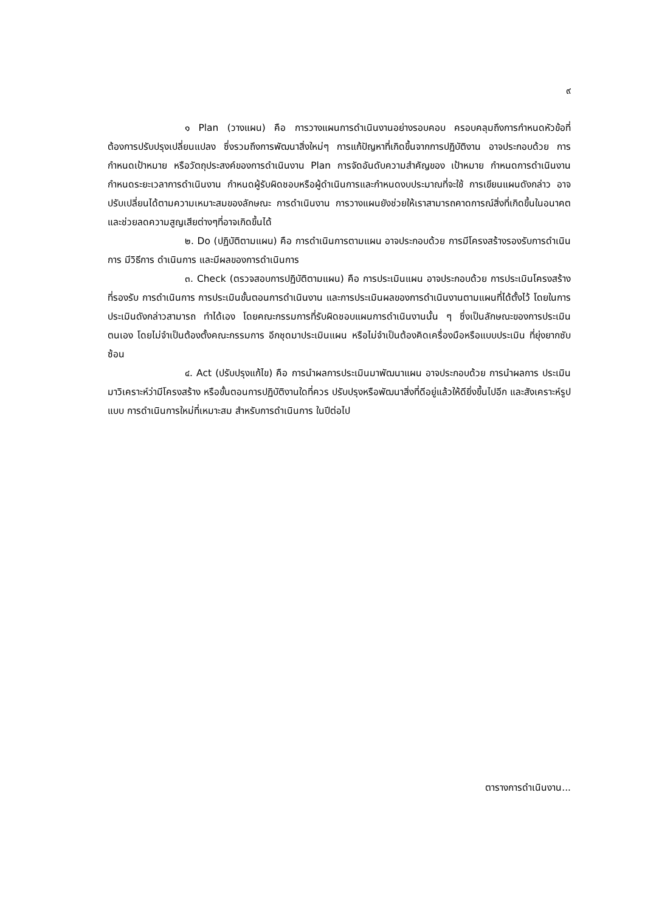๙
๑ Plan (วางแผน) คือ การวางแผนการดำเนินงานอย่างรอบคอบ ครอบคลุมถึงการกำหนดหัวข้อที่ต้องการปรับปรุงเปลี่ยนแปลง ซึ่งรวมถึงการพัฒนาสิ่งใหม่ๆ การแก้ปัญหาที่เกิดขึ้นจากการปฏิบัติงาน อาจประกอบด้วย การกำหนดเป้าหมาย หรือวัตถุประสงค์ของการดำเนินงาน Plan การจัดอันดับความสำคัญของ เป้าหมาย กำหนดการดำเนินงาน กำหนดระยะเวลาการดำเนินงาน กำหนดผู้รับผิดชอบหรือผู้ดำเนินการและกำหนดงบประมาณที่จะใช้ การเขียนแผนดังกล่าว อาจปรับเปลี่ยนได้ตามความเหมาะสมของลักษณะ การดำเนินงาน การวางแผนยังช่วยให้เราสามารถคาดการณ์สิ่งที่เกิดขึ้นในอนาคต และช่วยลดความสูญเสียต่างๆที่อาจเกิดขึ้นได้
๒. Do (ปฏิบัติตามแผน) คือ การดำเนินการตามแผน อาจประกอบด้วย การมีโครงสร้างรองรับการดำเนินการ มีวิธีการ ดำเนินการ และมีผลของการดำเนินการ
๓. Check (ตรวจสอบการปฏิบัติตามแผน) คือ การประเมินแผน อาจประกอบด้วย การประเมินโครงสร้างที่รองรับ การดำเนินการ การประเมินขั้นตอนการดำเนินงาน และการประเมินผลของการดำเนินงานตามแผนที่ได้ตั้งไว้ โดยในการประเมินดังกล่าวสามารถ ทำได้เอง โดยคณะกรรมการที่รับผิดชอบแผนการดำเนินงานนั้น ๆ ซึ่งเป็นลักษณะของการประเมินตนเอง โดยไม่จำเป็นต้องตั้งคณะกรรมการ อีกชุดมาประเมินแผน หรือไม่จำเป็นต้องคิดเครื่องมือหรือแบบประเมิน ที่ยุ่งยากซับซ้อน
๔. Act (ปรับปรุงแก้ไข) คือ การนำผลการประเมินมาพัฒนาแผน อาจประกอบด้วย การนำผลการ ประเมินมาวิเคราะห์ว่ามีโครงสร้าง หรือขั้นตอนการปฏิบัติงานใดที่ควร ปรับปรุงหรือพัฒนาสิ่งที่ดีอยู่แล้วให้ดียิ่งขึ้นไปอีก และสังเคราะห์รูปแบบ การดำเนินการใหม่ที่เหมาะสม สำหรับการดำเนินการ ในปีต่อไป
ตารางการดำเนินงาน...